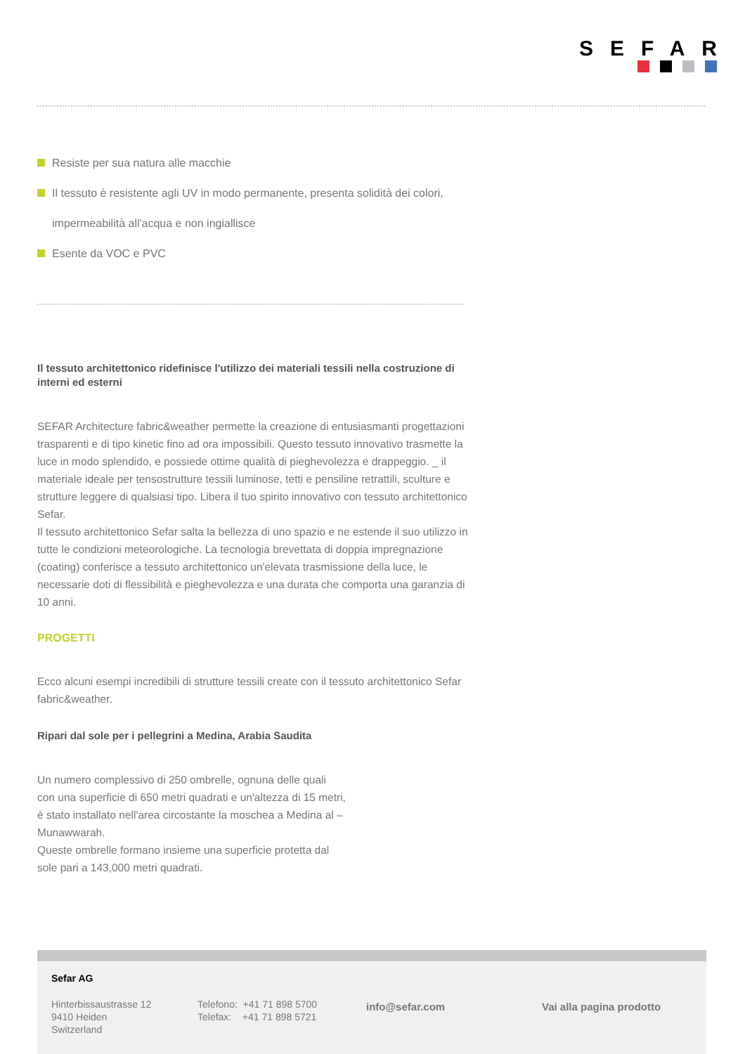SEFAR
Resiste per sua natura alle macchie
Il tessuto è resistente agli UV in modo permanente, presenta solidità dei colori, impermeabilità all'acqua e non ingiallisce
Esente da VOC e PVC
Il tessuto architettonico ridefinisce l'utilizzo dei materiali tessili nella costruzione di interni ed esterni
SEFAR Architecture fabric&weather permette la creazione di entusiasmanti progettazioni trasparenti e di tipo kinetic fino ad ora impossibili. Questo tessuto innovativo trasmette la luce in modo splendido, e possiede ottime qualità di pieghevolezza e drappeggio. _ il materiale ideale per tensostrutture tessili luminose, tetti e pensiline retrattili, sculture e strutture leggere di qualsiasi tipo. Libera il tuo spirito innovativo con tessuto architettonico Sefar.
Il tessuto architettonico Sefar salta la bellezza di uno spazio e ne estende il suo utilizzo in tutte le condizioni meteorologiche. La tecnologia brevettata di doppia impregnazione (coating) conferisce a tessuto architettonico un'elevata trasmissione della luce, le necessarie doti di flessibilità e pieghevolezza e una durata che comporta una garanzia di 10 anni.
PROGETTI
Ecco alcuni esempi incredibili di strutture tessili create con il tessuto architettonico Sefar fabric&weather.
Ripari dal sole per i pellegrini a Medina, Arabia Saudita
Un numero complessivo di 250 ombrelle, ognuna delle quali con una superficie di 650 metri quadrati e un'altezza di 15 metri, è stato installato nell'area circostante la moschea a Medina al – Munawwarah.
Queste ombrelle formano insieme una superficie protetta dal sole pari a 143,000 metri quadrati.
Sefar AG
Hinterbissaustrasse 12
9410 Heiden
Switzerland
Telefono: +41 71 898 5700
Telefax: +41 71 898 5721
info@sefar.com Vai alla pagina prodotto